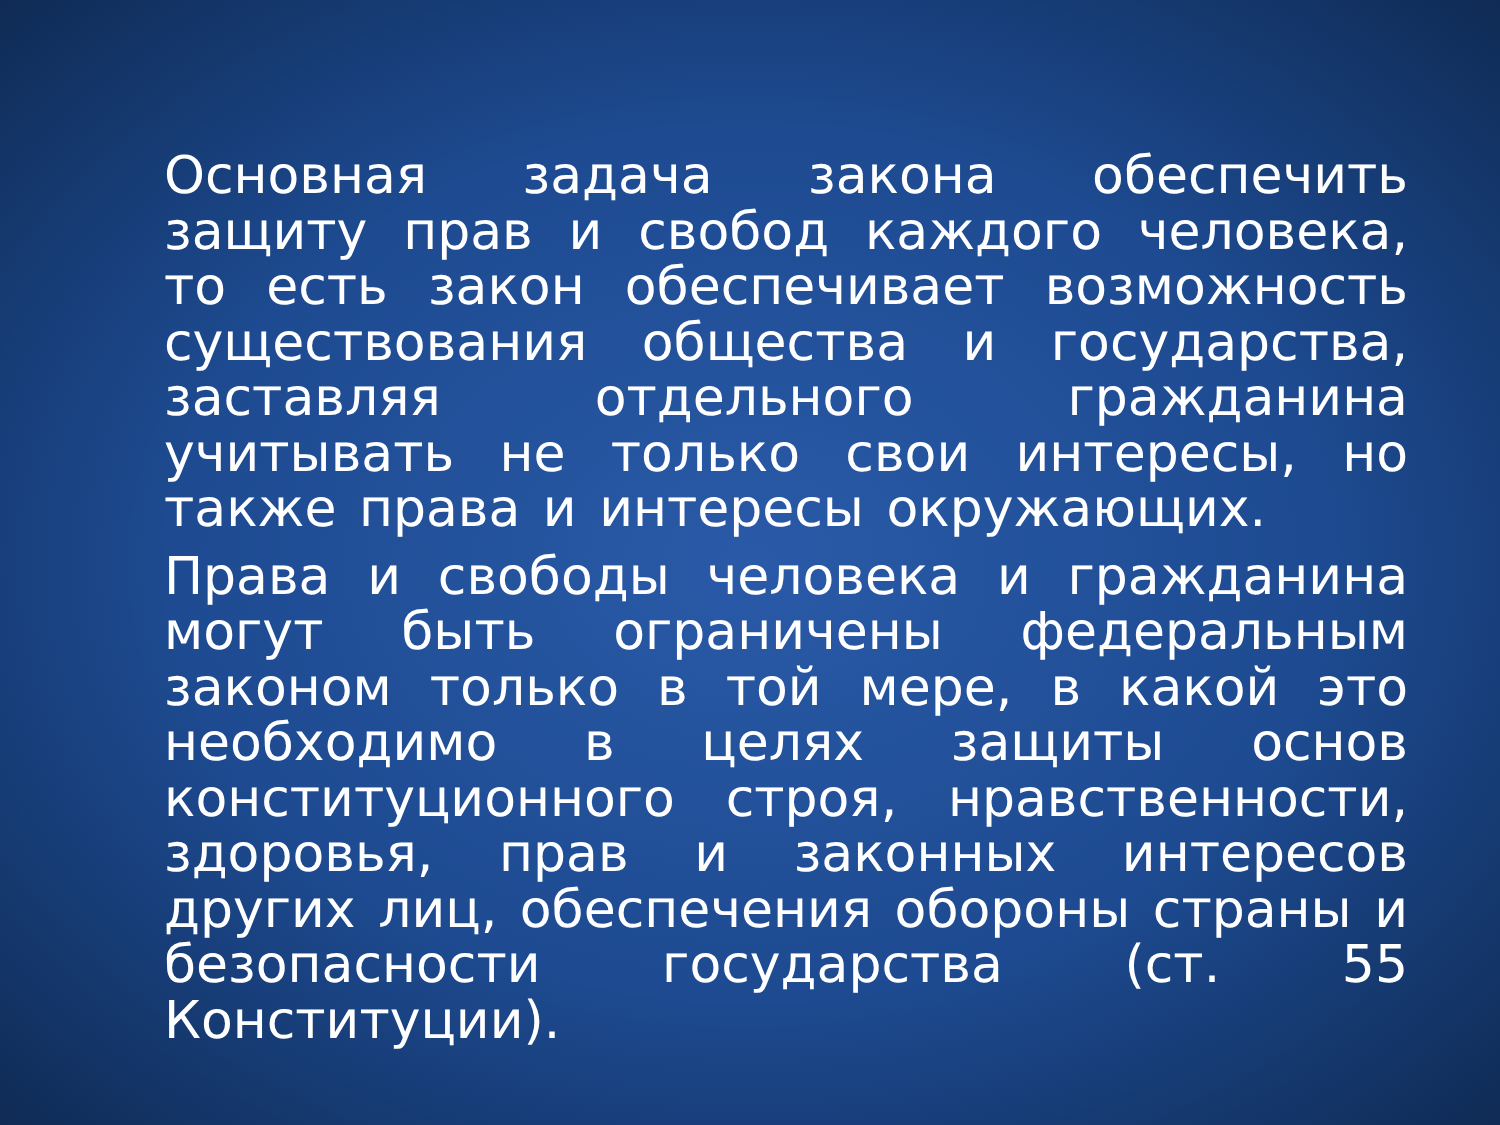Основная задача закона обеспечить защиту прав и свобод каждого человека, то есть закон обеспечивает возможность существования общества и государства, заставляя отдельного гражданина учитывать не только свои интересы, но также права и интересы окружающих.
Права и свободы человека и гражданина могут быть ограничены федеральным законом только в той мере, в какой это необходимо в целях защиты основ конституционного строя, нравственности, здоровья, прав и законных интересов других лиц, обеспечения обороны страны и безопасности государства (ст. 55 Конституции).